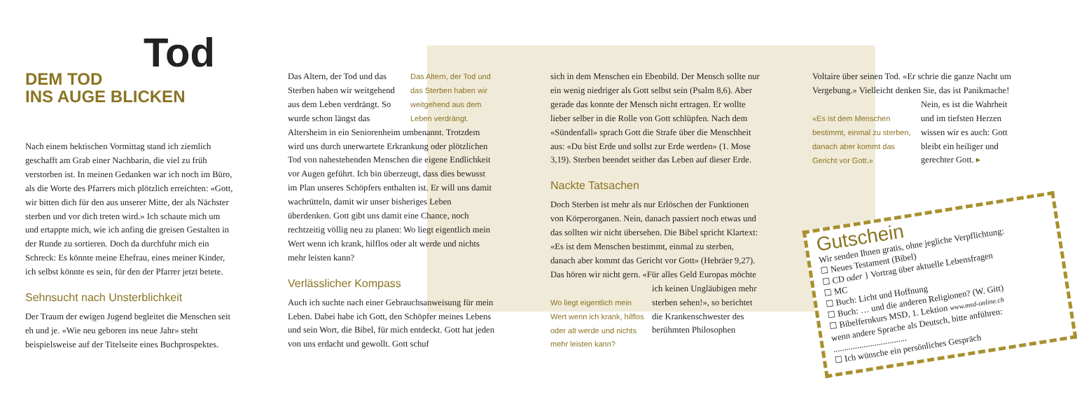Tod
DEM TOD
INS AUGE BLICKEN
Nach einem hektischen Vormittag stand ich ziemlich geschafft am Grab einer Nachbarin, die viel zu früh verstorben ist. In meinen Gedanken war ich noch im Büro, als die Worte des Pfarrers mich plötzlich erreichten: «Gott, wir bitten dich für den aus unserer Mitte, der als Nächster sterben und vor dich treten wird.» Ich schaute mich um und ertappte mich, wie ich anfing die greisen Gestalten in der Runde zu sortieren. Doch da durchfuhr mich ein Schreck: Es könnte meine Ehefrau, eines meiner Kinder, ich selbst könnte es sein, für den der Pfarrer jetzt betete.
Sehnsucht nach Unsterblichkeit
Der Traum der ewigen Jugend begleitet die Menschen seit eh und je. «Wie neu geboren ins neue Jahr» steht beispielsweise auf der Titelseite eines Buchprospektes.
Das Altern, der Tod und das Sterben haben wir weitgehend aus dem Leben verdrängt. Das Altern, der Tod und das Sterben haben wir weitgehend aus dem Leben verdrängt. So wurde schon längst das Altersheim in ein Seniorenheim umbenannt. Trotzdem wird uns durch unerwartete Erkrankung oder plötzlichen Tod von nahestehenden Menschen die eigene Endlichkeit vor Augen geführt. Ich bin überzeugt, dass dies bewusst im Plan unseres Schöpfers enthalten ist. Er will uns damit wachrütteln, damit wir unser bisheriges Leben überdenken. Gott gibt uns damit eine Chance, noch rechtzeitig völlig neu zu planen: Wo liegt eigentlich mein Wert wenn ich krank, hilflos oder alt werde und nichts mehr leisten kann?
Verlässlicher Kompass
Auch ich suchte nach einer Gebrauchsanweisung für mein Leben. Dabei habe ich Gott, den Schöpfer meines Lebens und sein Wort, die Bibel, für mich entdeckt. Gott hat jeden von uns erdacht und gewollt. Gott schuf
sich in dem Menschen ein Ebenbild. Der Mensch sollte nur ein wenig niedriger als Gott selbst sein (Psalm 8,6). Aber gerade das konnte der Mensch nicht ertragen. Er wollte lieber selber in die Rolle von Gott schlüpfen. Nach dem «Sündenfall» sprach Gott die Strafe über die Menschheit aus: «Du bist Erde und sollst zur Erde werden» (1. Mose 3,19). Sterben beendet seither das Leben auf dieser Erde.
Nackte Tatsachen
Doch Sterben ist mehr als nur Erlöschen der Funktionen von Körperorganen. Nein, danach passiert noch etwas und das sollten wir nicht übersehen. Die Bibel spricht Klartext: «Es ist dem Menschen bestimmt, einmal zu sterben, danach aber kommt das Gericht vor Gott» (Hebräer 9,27). Das hören wir nicht gern. «Für alles Wo liegt eigentlich mein Wert wenn ich krank, hilflos oder alt werde und nichts mehr leisten kann? Geld Europas möchte ich keinen Ungläubigen mehr sterben sehen!», so berichtet die Krankenschwester des berühmten Philosophen
Voltaire über seinen Tod. «Er schrie die ganze Nacht um Vergebung.» Vielleicht denken Sie, das ist Panikmache!
«Es ist dem Menschen bestimmt, einmal zu sterben, danach aber kommt das Gericht vor Gott.» Nein, es ist die Wahrheit und im tiefsten Herzen wissen wir es auch: Gott bleibt ein heiliger und gerechter Gott. ▸
Gutschein
Wir senden Ihnen gratis, ohne jegliche Verpflichtung:
☐ Neues Testament (Bibel)
☐ CD oder } Vortrag über aktuelle Lebensfragen
☐ MC
☐ Buch: Licht und Hoffnung
☐ Buch: … und die anderen Religionen? (W. Gitt)
☐ Bibelfernkurs MSD, 1. Lektion www.msd-online.ch
wenn andere Sprache als Deutsch, bitte anführen: ..................................
☐ Ich wünsche ein persönliches Gespräch